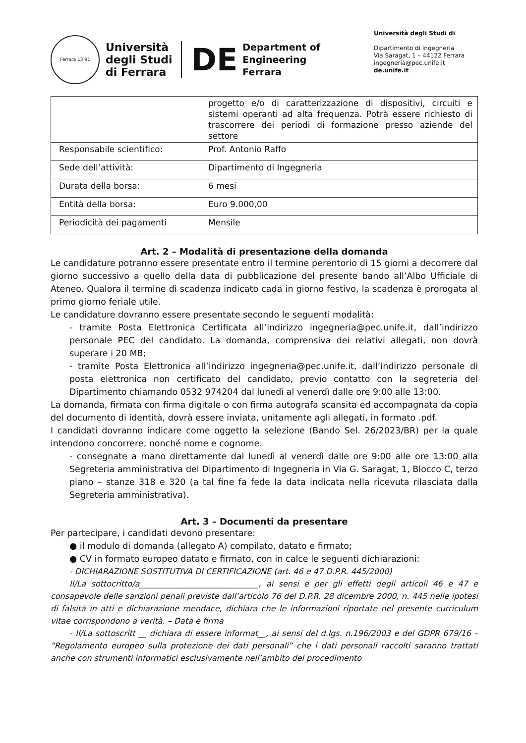Ferrara 13 91
Università
degli Studi
di Ferrara
DE
Department of
Engineering
Ferrara
Università degli Studi di
Dipartimento di Ingegneria
Via Saragat, 1 – 44122 Ferrara
ingegneria@pec.unife.it
de.unife.it
| | progetto e/o di caratterizzazione di dispositivi, circuiti e sistemi operanti ad alta frequenza. Potrà essere richiesto di trascorrere dei periodi di formazione presso aziende del settore |
| Responsabile scientifico: | Prof. Antonio Raffo |
| Sede dell’attività: | Dipartimento di Ingegneria |
| Durata della borsa: | 6 mesi |
| Entità della borsa: | Euro 9.000,00 |
| Periodicità dei pagamenti | Mensile |
Art. 2 – Modalità di presentazione della domanda
Le candidature potranno essere presentate entro il termine perentorio di 15 giorni a decorrere dal giorno successivo a quello della data di pubblicazione del presente bando all’Albo Ufficiale di Ateneo. Qualora il termine di scadenza indicato cada in giorno festivo, la scadenza è prorogata al primo giorno feriale utile.
Le candidature dovranno essere presentate secondo le seguenti modalità:
- tramite Posta Elettronica Certificata all’indirizzo ingegneria@pec.unife.it, dall’indirizzo personale PEC del candidato. La domanda, comprensiva dei relativi allegati, non dovrà superare i 20 MB;
- tramite Posta Elettronica all’indirizzo ingegneria@pec.unife.it, dall’indirizzo personale di posta elettronica non certificato del candidato, previo contatto con la segreteria del Dipartimento chiamando 0532 974204 dal lunedì al venerdì dalle ore 9:00 alle 13:00.
La domanda, firmata con firma digitale o con firma autografa scansita ed accompagnata da copia del documento di identità, dovrà essere inviata, unitamente agli allegati, in formato .pdf.
I candidati dovranno indicare come oggetto la selezione (Bando Sel. 26/2023/BR) per la quale intendono concorrere, nonché nome e cognome.
- consegnate a mano direttamente dal lunedì al venerdì dalle ore 9:00 alle ore 13:00 alla Segreteria amministrativa del Dipartimento di Ingegneria in Via G. Saragat, 1, Blocco C, terzo piano – stanze 318 e 320 (a tal fine fa fede la data indicata nella ricevuta rilasciata dalla Segreteria amministrativa).
Art. 3 – Documenti da presentare
Per partecipare, i candidati devono presentare:
● il modulo di domanda (allegato A) compilato, datato e firmato;
● CV in formato europeo datato e firmato, con in calce le seguenti dichiarazioni:
- DICHIARAZIONE SOSTITUTIVA DI CERTIFICAZIONE (art. 46 e 47 D.P.R. 445/2000)
Il/La sottocritto/a______________________________, ai sensi e per gli effetti degli articoli 46 e 47 e consapevole delle sanzioni penali previste dall’articolo 76 del D.P.R. 28 dicembre 2000, n. 445 nelle ipotesi di falsità in atti e dichiarazione mendace, dichiara che le informazioni riportate nel presente curriculum vitae corrispondono a verità. – Data e firma
- Il/La sottoscritt __ dichiara di essere informat__, ai sensi del d.lgs. n.196/2003 e del GDPR 679/16 – “Regolamento europeo sulla protezione dei dati personali” che i dati personali raccolti saranno trattati anche con strumenti informatici esclusivamente nell’ambito del procedimento